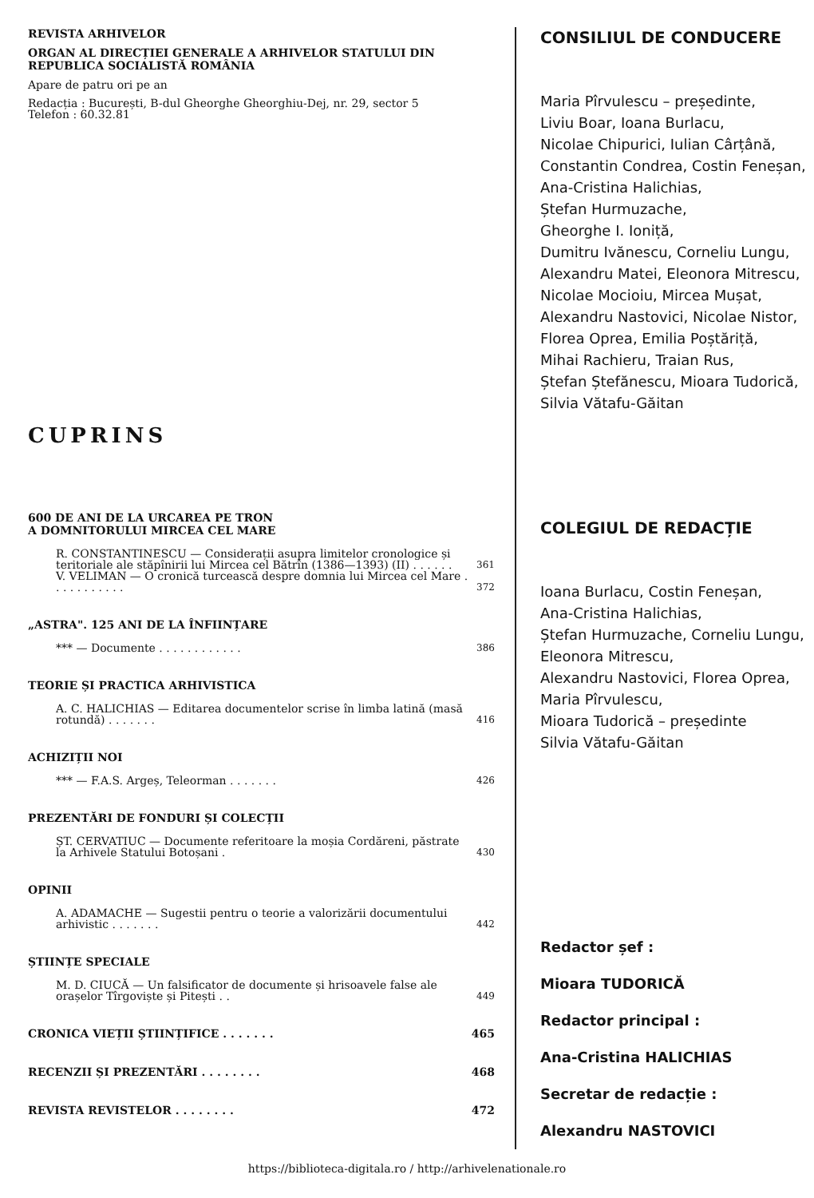REVISTA ARHIVELOR
ORGAN AL DIRECȚIEI GENERALE A ARHIVELOR STATULUI DIN REPUBLICA SOCIALISTĂ ROMÂNIA
Apare de patru ori pe an
Redacția : București, B-dul Gheorghe Gheorghiu-Dej, nr. 29, sector 5
Telefon : 60.32.81
CUPRINS
600 DE ANI DE LA URCAREA PE TRON
A DOMNITORULUI MIRCEA CEL MARE
R. CONSTANTINESCU — Considerații asupra limitelor cronologice și teritoriale ale stăpînirii lui Mircea cel Bătrîn (1386—1393) (II) . . . . . . 361
V. VELIMAN — O cronică turcească despre domnia lui Mircea cel Mare . . . . . . . . . . . 372
„ASTRA". 125 ANI DE LA ÎNFIINȚARE
*** — Documente . . . . . . . . . . . . 386
TEORIE ȘI PRACTICA ARHIVISTICA
A. C. HALICHIAS — Editarea documentelor scrise în limba latină (masă rotundă) . . . . . . . 416
ACHIZIȚII NOI
*** — F.A.S. Argeș, Teleorman . . . . . . . 426
PREZENTĂRI DE FONDURI ȘI COLECȚII
ȘT. CERVATIUC — Documente referitoare la moșia Cordăreni, păstrate la Arhivele Statului Botoșani . 430
OPINII
A. ADAMACHE — Sugestii pentru o teorie a valorizării documentului arhivistic . . . . . . . 442
ȘTIINȚE SPECIALE
M. D. CIUCĂ — Un falsificator de documente și hrisoavele false ale orașelor Tîrgoviște și Pitești . . 449
CRONICA VIEȚII ȘTIINȚIFICE . . . . . . . 465
RECENZII ȘI PREZENTĂRI . . . . . . . . 468
REVISTA REVISTELOR . . . . . . . . 472
CONSILIUL DE CONDUCERE
Maria Pîrvulescu – președinte,
Liviu Boar, Ioana Burlacu,
Nicolae Chipurici, Iulian Cârțână,
Constantin Condrea, Costin Feneșan,
Ana-Cristina Halichias,
Ștefan Hurmuzache,
Gheorghe I. Ioniță,
Dumitru Ivănescu, Corneliu Lungu,
Alexandru Matei, Eleonora Mitrescu,
Nicolae Mocioiu, Mircea Mușat,
Alexandru Nastovici, Nicolae Nistor,
Florea Oprea, Emilia Poștăriță,
Mihai Rachieru, Traian Rus,
Ștefan Ștefănescu, Mioara Tudorică,
Silvia Vătafu-Găitan
COLEGIUL DE REDACȚIE
Ioana Burlacu, Costin Feneșan,
Ana-Cristina Halichias,
Ștefan Hurmuzache, Corneliu Lungu,
Eleonora Mitrescu,
Alexandru Nastovici, Florea Oprea,
Maria Pîrvulescu,
Mioara Tudorică – președinte
Silvia Vătafu-Găitan
Redactor șef :
Mioara TUDORICĂ
Redactor principal :
Ana-Cristina HALICHIAS
Secretar de redacție :
Alexandru NASTOVICI
https://biblioteca-digitala.ro / http://arhivelenationale.ro